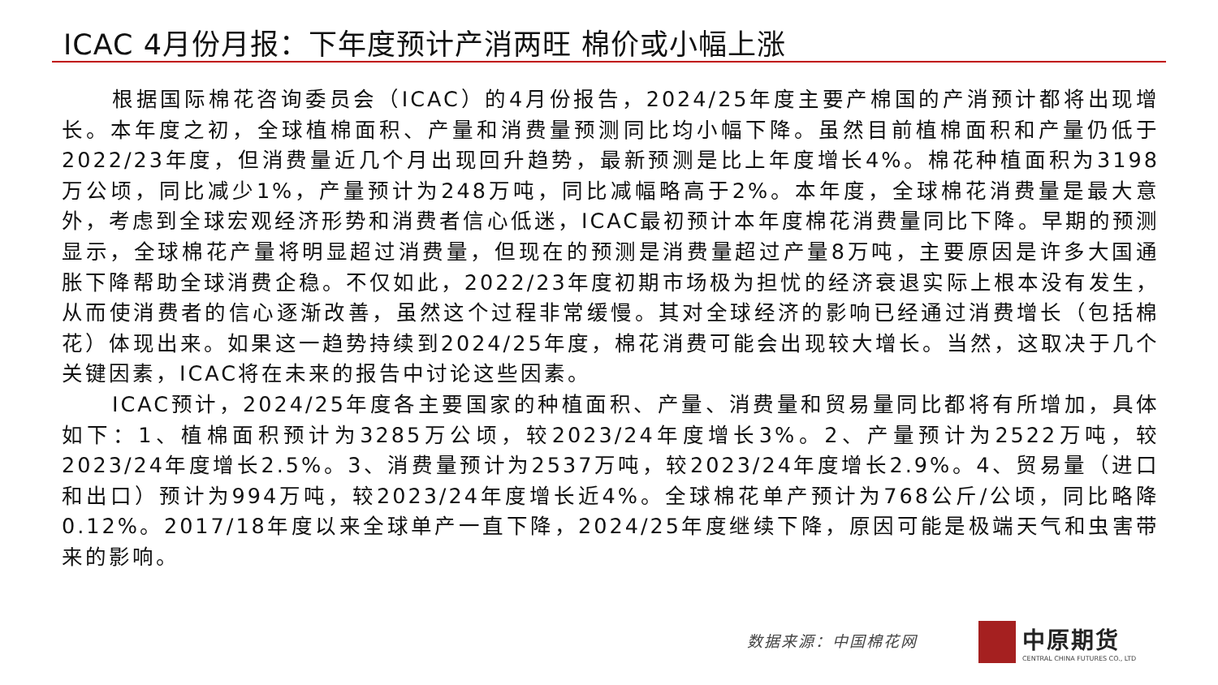ICAC 4月份月报：下年度预计产消两旺 棉价或小幅上涨
根据国际棉花咨询委员会（ICAC）的4月份报告，2024/25年度主要产棉国的产消预计都将出现增长。本年度之初，全球植棉面积、产量和消费量预测同比均小幅下降。虽然目前植棉面积和产量仍低于2022/23年度，但消费量近几个月出现回升趋势，最新预测是比上年度增长4%。棉花种植面积为3198万公顷，同比减少1%，产量预计为248万吨，同比减幅略高于2%。本年度，全球棉花消费量是最大意外，考虑到全球宏观经济形势和消费者信心低迷，ICAC最初预计本年度棉花消费量同比下降。早期的预测显示，全球棉花产量将明显超过消费量，但现在的预测是消费量超过产量8万吨，主要原因是许多大国通胀下降帮助全球消费企稳。不仅如此，2022/23年度初期市场极为担忧的经济衰退实际上根本没有发生，从而使消费者的信心逐渐改善，虽然这个过程非常缓慢。其对全球经济的影响已经通过消费增长（包括棉花）体现出来。如果这一趋势持续到2024/25年度，棉花消费可能会出现较大增长。当然，这取决于几个关键因素，ICAC将在未来的报告中讨论这些因素。
ICAC预计，2024/25年度各主要国家的种植面积、产量、消费量和贸易量同比都将有所增加，具体如下：1、植棉面积预计为3285万公顷，较2023/24年度增长3%。2、产量预计为2522万吨，较2023/24年度增长2.5%。3、消费量预计为2537万吨，较2023/24年度增长2.9%。4、贸易量（进口和出口）预计为994万吨，较2023/24年度增长近4%。全球棉花单产预计为768公斤/公顷，同比略降0.12%。2017/18年度以来全球单产一直下降，2024/25年度继续下降，原因可能是极端天气和虫害带来的影响。
数据来源：中国棉花网
中原期货
CENTRAL CHINA FUTURES CO., LTD